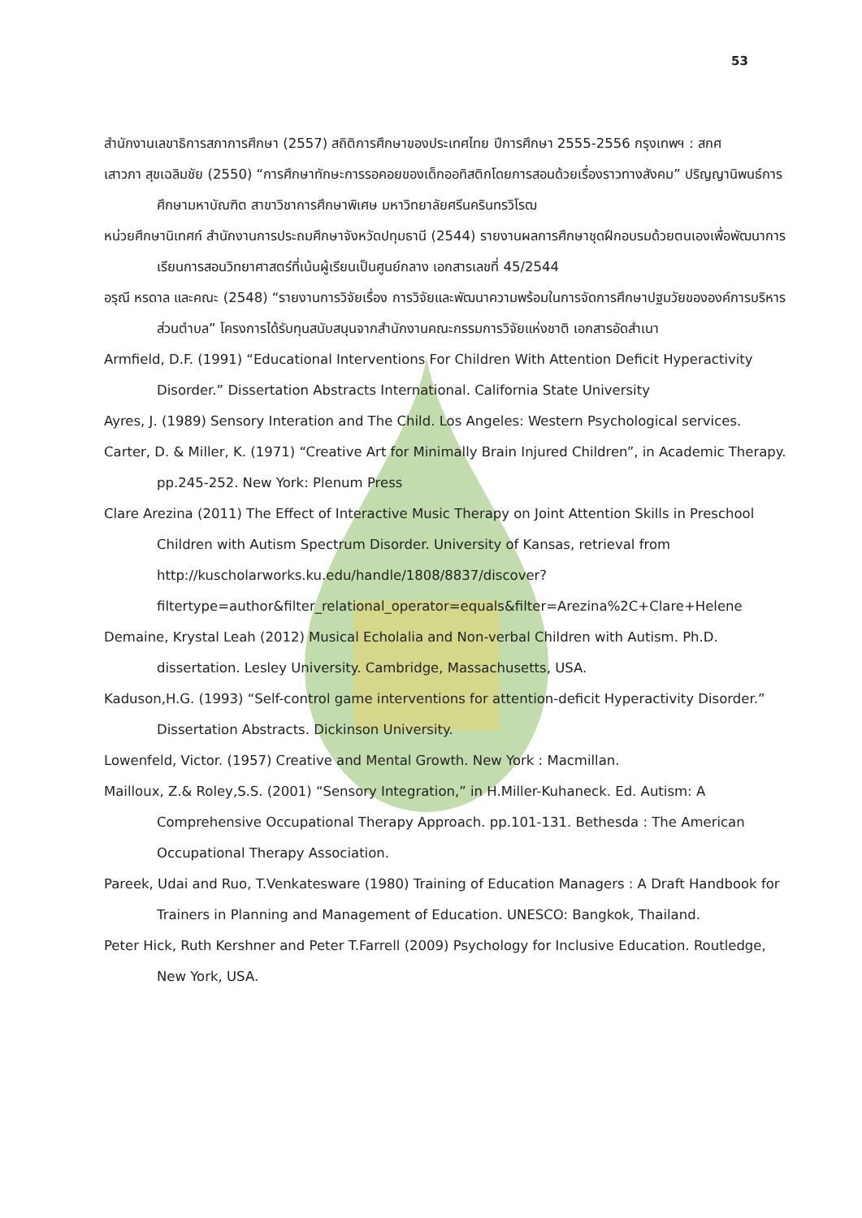53
สำนักงานเลขาธิการสภาการศึกษา (2557) สถิติการศึกษาของประเทศไทย ปีการศึกษา 2555-2556 กรุงเทพฯ : สกศ
เสาวภา สุขเฉลิมชัย (2550) “การศึกษาทักษะการรอคอยของเด็กออทิสติกโดยการสอนด้วยเรื่องราวทางสังคม” ปริญญานิพนธ์การศึกษามหาบัณฑิต สาขาวิชาการศึกษาพิเศษ มหาวิทยาลัยศรีนครินทรวิโรฒ
หน่วยศึกษานิเทศก์ สำนักงานการประถมศึกษาจังหวัดปทุมธานี (2544) รายงานผลการศึกษาชุดฝึกอบรมด้วยตนเองเพื่อพัฒนาการเรียนการสอนวิทยาศาสตร์ที่เน้นผู้เรียนเป็นศูนย์กลาง เอกสารเลขที่ 45/2544
อรุณี หรดาล และคณะ (2548) “รายงานการวิจัยเรื่อง การวิจัยและพัฒนาความพร้อมในการจัดการศึกษาปฐมวัยขององค์การบริหารส่วนตำบล” โครงการได้รับทุนสนับสนุนจากสำนักงานคณะกรรมการวิจัยแห่งชาติ เอกสารอัดสำเนา
Armfield, D.F. (1991) “Educational Interventions For Children With Attention Deficit Hyperactivity Disorder.” Dissertation Abstracts International. California State University
Ayres, J. (1989) Sensory Interation and The Child. Los Angeles: Western Psychological services.
Carter, D. & Miller, K. (1971) “Creative Art for Minimally Brain Injured Children”, in Academic Therapy. pp.245-252. New York: Plenum Press
Clare Arezina (2011) The Effect of Interactive Music Therapy on Joint Attention Skills in Preschool Children with Autism Spectrum Disorder. University of Kansas, retrieval from http://kuscholarworks.ku.edu/handle/1808/8837/discover?filtertype=author&filter_relational_operator=equals&filter=Arezina%2C+Clare+Helene
Demaine, Krystal Leah (2012) Musical Echolalia and Non-verbal Children with Autism. Ph.D. dissertation. Lesley University. Cambridge, Massachusetts, USA.
Kaduson,H.G. (1993) “Self-control game interventions for attention-deficit Hyperactivity Disorder.” Dissertation Abstracts. Dickinson University.
Lowenfeld, Victor. (1957) Creative and Mental Growth. New York : Macmillan.
Mailloux, Z.& Roley,S.S. (2001) “Sensory Integration,” in H.Miller-Kuhaneck. Ed. Autism: A Comprehensive Occupational Therapy Approach. pp.101-131. Bethesda : The American Occupational Therapy Association.
Pareek, Udai and Ruo, T.Venkatesware (1980) Training of Education Managers : A Draft Handbook for Trainers in Planning and Management of Education. UNESCO: Bangkok, Thailand.
Peter Hick, Ruth Kershner and Peter T.Farrell (2009) Psychology for Inclusive Education. Routledge, New York, USA.